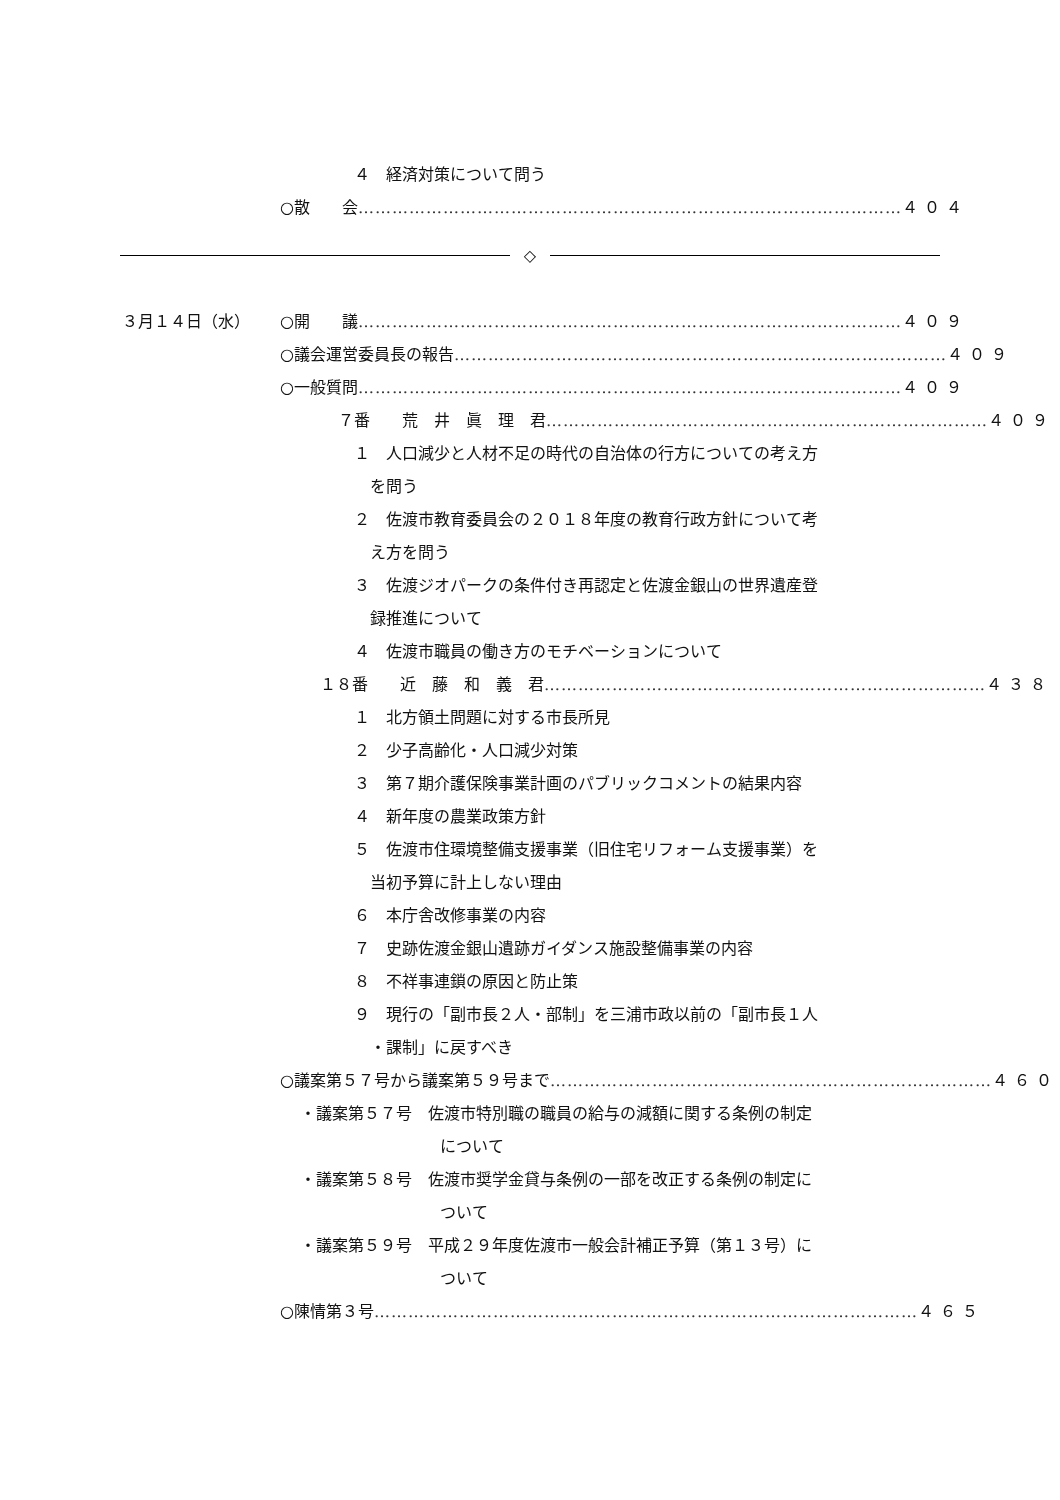４　経済対策について問う
○散　　会 …………………………………………………………………………………… ４０４
◇
３月１４日（水） ○開　　議 …………………………………………………………………………………… ４０９
○議会運営委員長の報告 …………………………………………………………………………… ４０９
○一般質問 …………………………………………………………………………………… ４０９
７番　　荒　井　眞　理　君 …………………………………………………………………… ４０９
１　人口減少と人材不足の時代の自治体の行方についての考え方
を問う
２　佐渡市教育委員会の２０１８年度の教育行政方針について考
え方を問う
３　佐渡ジオパークの条件付き再認定と佐渡金銀山の世界遺産登
録推進について
４　佐渡市職員の働き方のモチベーションについて
１８番　　近　藤　和　義　君 …………………………………………………………………… ４３８
１　北方領土問題に対する市長所見
２　少子高齢化・人口減少対策
３　第７期介護保険事業計画のパブリックコメントの結果内容
４　新年度の農業政策方針
５　佐渡市住環境整備支援事業（旧住宅リフォーム支援事業）を
当初予算に計上しない理由
６　本庁舎改修事業の内容
７　史跡佐渡金銀山遺跡ガイダンス施設整備事業の内容
８　不祥事連鎖の原因と防止策
９　現行の「副市長２人・部制」を三浦市政以前の「副市長１人
・課制」に戻すべき
○議案第５７号から議案第５９号まで …………………………………………………………………… ４６０
・議案第５７号　佐渡市特別職の職員の給与の減額に関する条例の制定
について
・議案第５８号　佐渡市奨学金貸与条例の一部を改正する条例の制定に
ついて
・議案第５９号　平成２９年度佐渡市一般会計補正予算（第１３号）に
ついて
○陳情第３号 …………………………………………………………………………………… ４６５